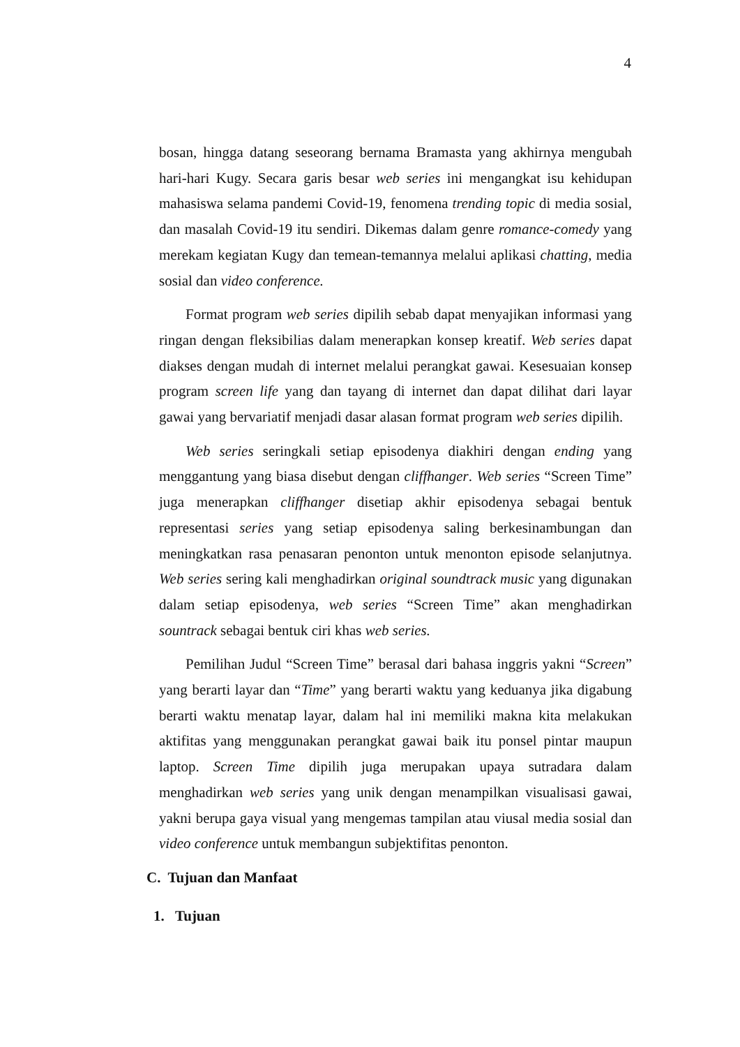4
bosan, hingga datang seseorang bernama Bramasta yang akhirnya mengubah hari-hari Kugy. Secara garis besar web series ini mengangkat isu kehidupan mahasiswa selama pandemi Covid-19, fenomena trending topic di media sosial, dan masalah Covid-19 itu sendiri. Dikemas dalam genre romance-comedy yang merekam kegiatan Kugy dan temean-temannya melalui aplikasi chatting, media sosial dan video conference.
Format program web series dipilih sebab dapat menyajikan informasi yang ringan dengan fleksibilias dalam menerapkan konsep kreatif. Web series dapat diakses dengan mudah di internet melalui perangkat gawai. Kesesuaian konsep program screen life yang dan tayang di internet dan dapat dilihat dari layar gawai yang bervariatif menjadi dasar alasan format program web series dipilih.
Web series seringkali setiap episodenya diakhiri dengan ending yang menggantung yang biasa disebut dengan cliffhanger. Web series “Screen Time” juga menerapkan cliffhanger disetiap akhir episodenya sebagai bentuk representasi series yang setiap episodenya saling berkesinambungan dan meningkatkan rasa penasaran penonton untuk menonton episode selanjutnya. Web series sering kali menghadirkan original soundtrack music yang digunakan dalam setiap episodenya, web series “Screen Time” akan menghadirkan sountrack sebagai bentuk ciri khas web series.
Pemilihan Judul “Screen Time” berasal dari bahasa inggris yakni “Screen” yang berarti layar dan “Time” yang berarti waktu yang keduanya jika digabung berarti waktu menatap layar, dalam hal ini memiliki makna kita melakukan aktifitas yang menggunakan perangkat gawai baik itu ponsel pintar maupun laptop. Screen Time dipilih juga merupakan upaya sutradara dalam menghadirkan web series yang unik dengan menampilkan visualisasi gawai, yakni berupa gaya visual yang mengemas tampilan atau viusal media sosial dan video conference untuk membangun subjektifitas penonton.
C. Tujuan dan Manfaat
1. Tujuan